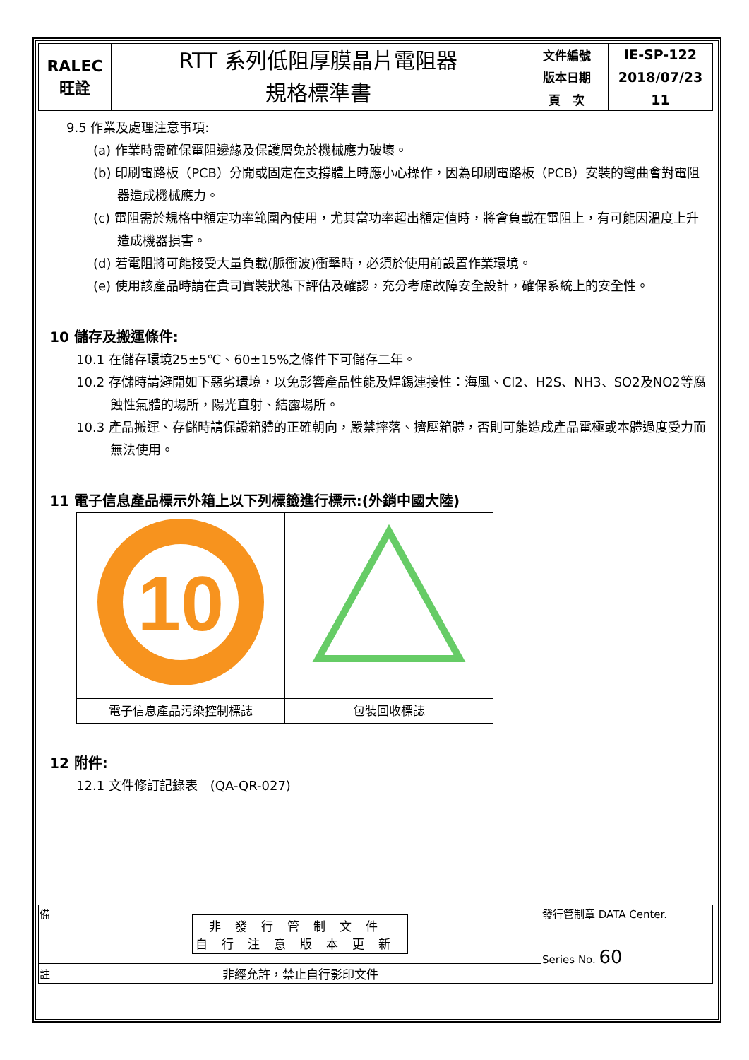| RALEC 旺詮 | RTT 系列低阻厚膜晶片電阻器 規格標準書 | 文件編號 | IE-SP-122 |
| | | 版本日期 | 2018/07/23 |
| | | 頁 次 | 11 |
9.5 作業及處理注意事項:
(a) 作業時需確保電阻邊緣及保護層免於機械應力破壞。
(b) 印刷電路板（PCB）分開或固定在支撐體上時應小心操作，因為印刷電路板（PCB）安裝的彎曲會對電阻器造成機械應力。
(c) 電阻需於規格中額定功率範圍內使用，尤其當功率超出額定值時，將會負載在電阻上，有可能因溫度上升造成機器損害。
(d) 若電阻將可能接受大量負載(脈衝波)衝擊時，必須於使用前設置作業環境。
(e) 使用該產品時請在貴司實裝狀態下評估及確認，充分考慮故障安全設計，確保系統上的安全性。
10 儲存及搬運條件:
10.1 在儲存環境25±5℃、60±15%之條件下可儲存二年。
10.2 存儲時請避開如下惡劣環境，以免影響產品性能及焊錫連接性：海風、Cl2、H2S、NH3、SO2及NO2等腐蝕性氣體的場所，陽光直射、結露場所。
10.3 產品搬運、存儲時請保證箱體的正確朝向，嚴禁摔落、擠壓箱體，否則可能造成產品電極或本體過度受力而無法使用。
11 電子信息產品標示外箱上以下列標籤進行標示:(外銷中國大陸)
| 10 | |
| 電子信息產品污染控制標誌 | 包裝回收標誌 |
12 附件:
12.1 文件修訂記錄表　(QA-QR-027)
| 備 | 非發行管制文件 自行注意版本更新 | 發行管制章 DATA Center. Series No. 60 |
| 註 | 非經允許，禁止自行影印文件 | |